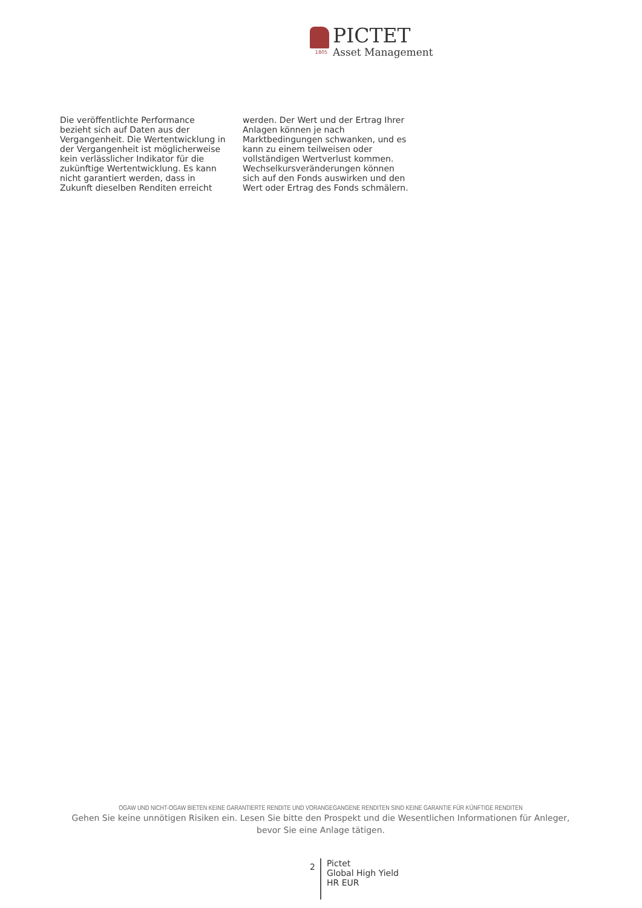1805
PICTET
Asset Management
Die veröffentlichte Performance bezieht sich auf Daten aus der Vergangenheit. Die Wertentwicklung in der Vergangenheit ist möglicherweise kein verlässlicher Indikator für die zukünftige Wertentwicklung. Es kann nicht garantiert werden, dass in Zukunft dieselben Renditen erreicht werden. Der Wert und der Ertrag Ihrer Anlagen können je nach Marktbedingungen schwanken, und es kann zu einem teilweisen oder vollständigen Wertverlust kommen. Wechselkursveränderungen können sich auf den Fonds auswirken und den Wert oder Ertrag des Fonds schmälern.
OGAW UND NICHT-OGAW BIETEN KEINE GARANTIERTE RENDITE UND VORANGEGANGENE RENDITEN SIND KEINE GARANTIE FÜR KÜNFTIGE RENDITEN
Gehen Sie keine unnötigen Risiken ein. Lesen Sie bitte den Prospekt und die Wesentlichen Informationen für Anleger, bevor Sie eine Anlage tätigen.
2
Pictet
Global High Yield
HR EUR